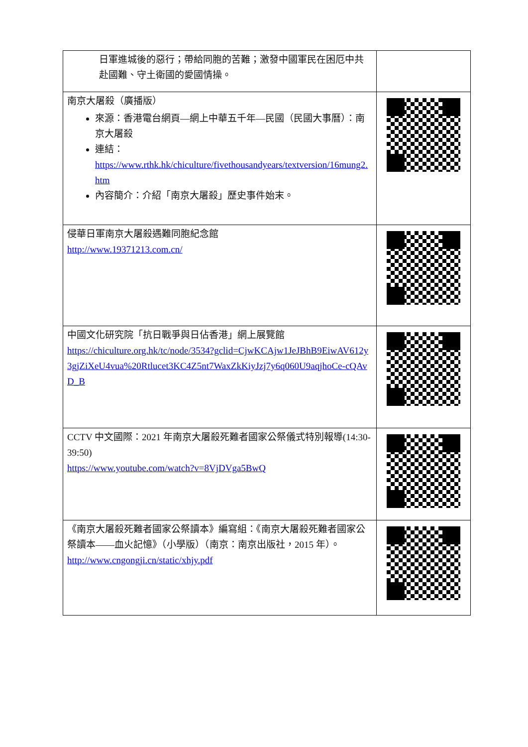| 日軍進城後的惡行；帶給同胞的苦難；激發中國軍民在困厄中共赴國難、守土衛國的愛國情操。 | |
| 南京大屠殺（廣播版） 來源：香港電台網頁—網上中華五千年—民國（民國大事曆）：南京大屠殺 連結： https://www.rthk.hk/chiculture/fivethousandyears/textversion/16mung2.htm 內容簡介：介紹「南京大屠殺」歷史事件始末。 | |
| 侵華日軍南京大屠殺遇難同胞紀念館 http://www.19371213.com.cn/ | |
| 中國文化研究院「抗日戰爭與日佔香港」網上展覽館 https://chiculture.org.hk/tc/node/3534?gclid=CjwKCAjw1JeJBhB9EiwAV612y3gjZiXeU4vua%20Rtlucet3KC4Z5nt7WaxZkKiyJzj7y6q060U9aqjhoCe-cQAvD_B | |
| CCTV 中文國際：2021 年南京大屠殺死難者國家公祭儀式特別報導(14:30-39:50) https://www.youtube.com/watch?v=8VjDVga5BwQ | |
| 《南京大屠殺死難者國家公祭讀本》編寫組：《南京大屠殺死難者國家公祭讀本——血火記憶》（小學版）（南京：南京出版社，2015 年）。 http://www.cngongji.cn/static/xhjy.pdf | |